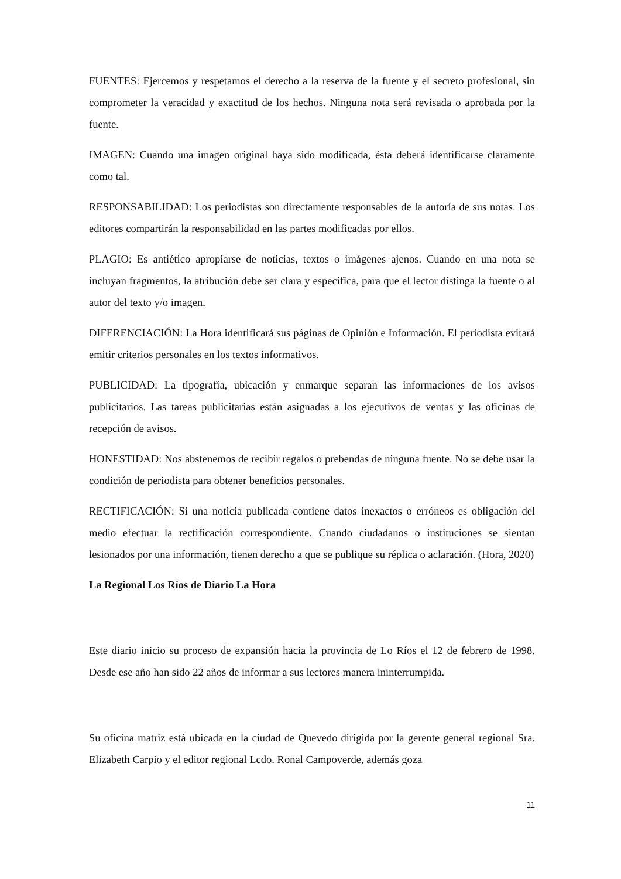FUENTES: Ejercemos y respetamos el derecho a la reserva de la fuente y el secreto profesional, sin comprometer la veracidad y exactitud de los hechos. Ninguna nota será revisada o aprobada por la fuente.
IMAGEN: Cuando una imagen original haya sido modificada, ésta deberá identificarse claramente como tal.
RESPONSABILIDAD: Los periodistas son directamente responsables de la autoría de sus notas. Los editores compartirán la responsabilidad en las partes modificadas por ellos.
PLAGIO: Es antiético apropiarse de noticias, textos o imágenes ajenos. Cuando en una nota se incluyan fragmentos, la atribución debe ser clara y específica, para que el lector distinga la fuente o al autor del texto y/o imagen.
DIFERENCIACIÓN: La Hora identificará sus páginas de Opinión e Información. El periodista evitará emitir criterios personales en los textos informativos.
PUBLICIDAD: La tipografía, ubicación y enmarque separan las informaciones de los avisos publicitarios. Las tareas publicitarias están asignadas a los ejecutivos de ventas y las oficinas de recepción de avisos.
HONESTIDAD: Nos abstenemos de recibir regalos o prebendas de ninguna fuente. No se debe usar la condición de periodista para obtener beneficios personales.
RECTIFICACIÓN: Si una noticia publicada contiene datos inexactos o erróneos es obligación del medio efectuar la rectificación correspondiente. Cuando ciudadanos o instituciones se sientan lesionados por una información, tienen derecho a que se publique su réplica o aclaración. (Hora, 2020)
La Regional Los Ríos de Diario La Hora
Este diario inicio su proceso de expansión hacia la provincia de Lo Ríos el 12 de febrero de 1998. Desde ese año han sido 22 años de informar a sus lectores manera ininterrumpida.
Su oficina matriz está ubicada en la ciudad de Quevedo dirigida por la gerente general regional Sra. Elizabeth Carpio y el editor regional Lcdo. Ronal Campoverde, además goza
11